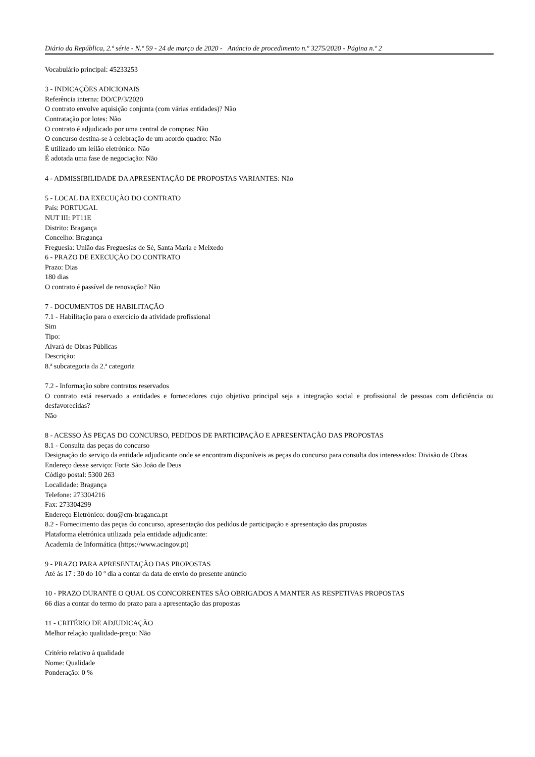Diário da República, 2.ª série - N.º 59 - 24 de março de 2020 - Anúncio de procedimento n.º 3275/2020 - Página n.º 2
Vocabulário principal: 45233253
3 - INDICAÇÕES ADICIONAIS
Referência interna: DO/CP/3/2020
O contrato envolve aquisição conjunta (com várias entidades)? Não
Contratação por lotes: Não
O contrato é adjudicado por uma central de compras: Não
O concurso destina-se à celebração de um acordo quadro: Não
É utilizado um leilão eletrónico: Não
É adotada uma fase de negociação: Não
4 - ADMISSIBILIDADE DA APRESENTAÇÃO DE PROPOSTAS VARIANTES: Não
5 - LOCAL DA EXECUÇÃO DO CONTRATO
País: PORTUGAL
NUT III: PT11E
Distrito: Bragança
Concelho: Bragança
Freguesia: União das Freguesias de Sé, Santa Maria e Meixedo
6 - PRAZO DE EXECUÇÃO DO CONTRATO
Prazo: Dias
180 dias
O contrato é passível de renovação? Não
7 - DOCUMENTOS DE HABILITAÇÃO
7.1 - Habilitação para o exercício da atividade profissional
Sim
Tipo:
Alvará de Obras Públicas
Descrição:
8.ª subcategoria da 2.ª categoria
7.2 - Informação sobre contratos reservados
O contrato está reservado a entidades e fornecedores cujo objetivo principal seja a integração social e profissional de pessoas com deficiência ou desfavorecidas?
Não
8 - ACESSO ÀS PEÇAS DO CONCURSO, PEDIDOS DE PARTICIPAÇÃO E APRESENTAÇÃO DAS PROPOSTAS
8.1 - Consulta das peças do concurso
Designação do serviço da entidade adjudicante onde se encontram disponíveis as peças do concurso para consulta dos interessados: Divisão de Obras
Endereço desse serviço: Forte São João de Deus
Código postal: 5300 263
Localidade: Bragança
Telefone: 273304216
Fax: 273304299
Endereço Eletrónico: dou@cm-braganca.pt
8.2 - Fornecimento das peças do concurso, apresentação dos pedidos de participação e apresentação das propostas
Plataforma eletrónica utilizada pela entidade adjudicante:
Academia de Informática (https://www.acingov.pt)
9 - PRAZO PARA APRESENTAÇÃO DAS PROPOSTAS
Até às 17 : 30 do 10 º dia a contar da data de envio do presente anúncio
10 - PRAZO DURANTE O QUAL OS CONCORRENTES SÃO OBRIGADOS A MANTER AS RESPETIVAS PROPOSTAS
66 dias a contar do termo do prazo para a apresentação das propostas
11 - CRITÉRIO DE ADJUDICAÇÃO
Melhor relação qualidade-preço: Não
Critério relativo à qualidade
Nome: Qualidade
Ponderação: 0 %